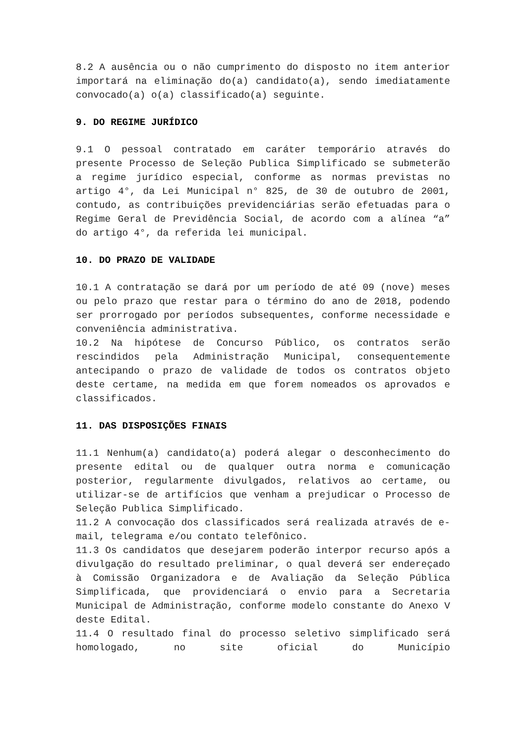8.2 A ausência ou o não cumprimento do disposto no item anterior importará na eliminação do(a) candidato(a), sendo imediatamente convocado(a) o(a) classificado(a) seguinte.
9. DO REGIME JURÍDICO
9.1 O pessoal contratado em caráter temporário através do presente Processo de Seleção Publica Simplificado se submeterão a regime jurídico especial, conforme as normas previstas no artigo 4°, da Lei Municipal n° 825, de 30 de outubro de 2001, contudo, as contribuições previdenciárias serão efetuadas para o Regime Geral de Previdência Social, de acordo com a alínea “a” do artigo 4°, da referida lei municipal.
10. DO PRAZO DE VALIDADE
10.1 A contratação se dará por um período de até 09 (nove) meses ou pelo prazo que restar para o término do ano de 2018, podendo ser prorrogado por períodos subsequentes, conforme necessidade e conveniência administrativa.
10.2 Na hipótese de Concurso Público, os contratos serão rescindidos pela Administração Municipal, consequentemente antecipando o prazo de validade de todos os contratos objeto deste certame, na medida em que forem nomeados os aprovados e classificados.
11. DAS DISPOSIÇÕES FINAIS
11.1 Nenhum(a) candidato(a) poderá alegar o desconhecimento do presente edital ou de qualquer outra norma e comunicação posterior, regularmente divulgados, relativos ao certame, ou utilizar-se de artifícios que venham a prejudicar o Processo de Seleção Publica Simplificado.
11.2 A convocação dos classificados será realizada através de e-mail, telegrama e/ou contato telefônico.
11.3 Os candidatos que desejarem poderão interpor recurso após a divulgação do resultado preliminar, o qual deverá ser endereçado à Comissão Organizadora e de Avaliação da Seleção Pública Simplificada, que providenciará o envio para a Secretaria Municipal de Administração, conforme modelo constante do Anexo V deste Edital.
11.4 O resultado final do processo seletivo simplificado será homologado, no site oficial do Município